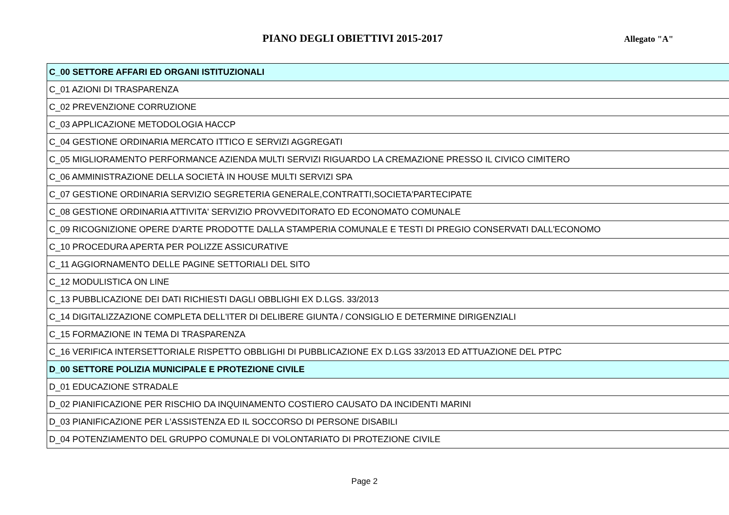PIANO DEGLI OBIETTIVI 2015-2017
Allegato "A"
| C_00 SETTORE AFFARI ED ORGANI ISTITUZIONALI |
| C_01 AZIONI DI TRASPARENZA |
| C_02 PREVENZIONE CORRUZIONE |
| C_03 APPLICAZIONE METODOLOGIA HACCP |
| C_04 GESTIONE ORDINARIA MERCATO ITTICO E SERVIZI AGGREGATI |
| C_05 MIGLIORAMENTO PERFORMANCE AZIENDA MULTI SERVIZI RIGUARDO LA CREMAZIONE PRESSO IL CIVICO CIMITERO |
| C_06 AMMINISTRAZIONE DELLA SOCIETÀ IN HOUSE MULTI SERVIZI SPA |
| C_07 GESTIONE ORDINARIA SERVIZIO SEGRETERIA GENERALE,CONTRATTI,SOCIETA'PARTECIPATE |
| C_08 GESTIONE ORDINARIA ATTIVITA' SERVIZIO PROVVEDITORATO ED ECONOMATO COMUNALE |
| C_09 RICOGNIZIONE OPERE D'ARTE PRODOTTE DALLA STAMPERIA COMUNALE E TESTI DI PREGIO CONSERVATI DALL'ECONOMO |
| C_10 PROCEDURA APERTA PER POLIZZE ASSICURATIVE |
| C_11 AGGIORNAMENTO DELLE PAGINE SETTORIALI DEL SITO |
| C_12 MODULISTICA ON LINE |
| C_13 PUBBLICAZIONE DEI DATI RICHIESTI DAGLI OBBLIGHI EX D.LGS. 33/2013 |
| C_14 DIGITALIZZAZIONE COMPLETA DELL'ITER DI DELIBERE GIUNTA / CONSIGLIO E DETERMINE DIRIGENZIALI |
| C_15 FORMAZIONE IN TEMA DI TRASPARENZA |
| C_16 VERIFICA INTERSETTORIALE RISPETTO OBBLIGHI DI PUBBLICAZIONE EX D.LGS 33/2013 ED ATTUAZIONE DEL PTPC |
| D_00 SETTORE POLIZIA MUNICIPALE E PROTEZIONE CIVILE |
| D_01 EDUCAZIONE STRADALE |
| D_02 PIANIFICAZIONE PER RISCHIO DA INQUINAMENTO COSTIERO CAUSATO DA INCIDENTI MARINI |
| D_03 PIANIFICAZIONE PER L'ASSISTENZA ED IL SOCCORSO DI PERSONE DISABILI |
| D_04 POTENZIAMENTO DEL GRUPPO COMUNALE DI VOLONTARIATO DI PROTEZIONE CIVILE |
Page 2